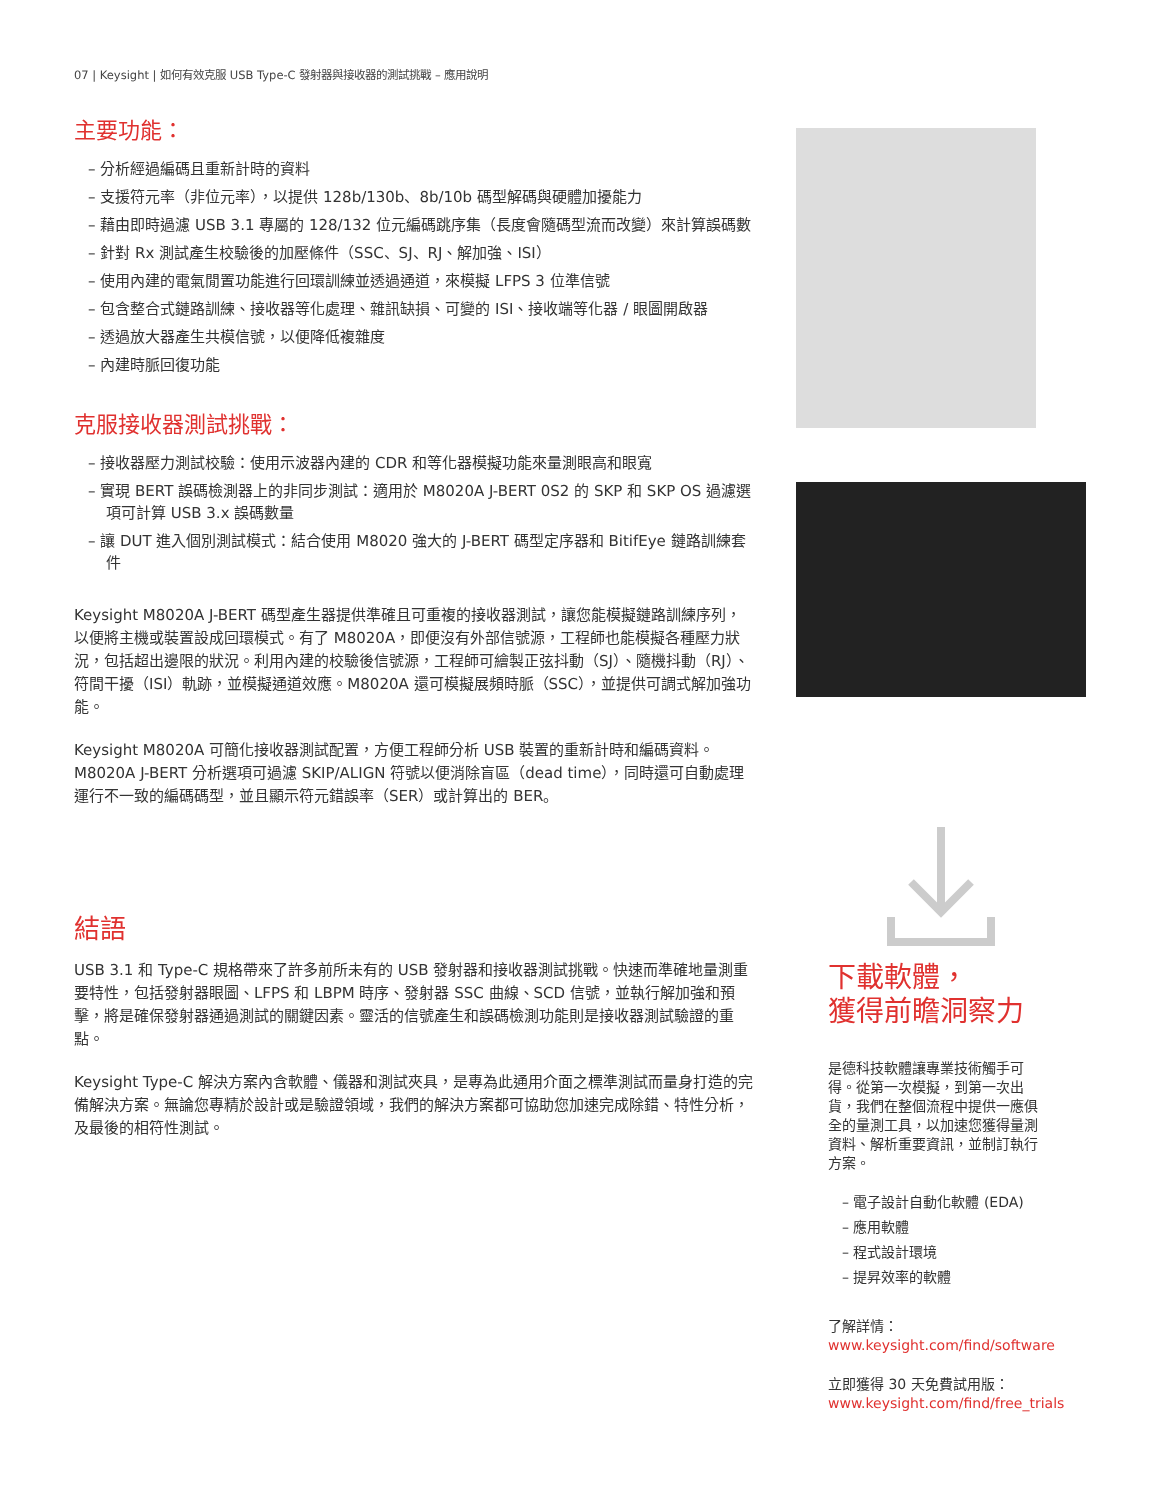07 | Keysight | 如何有效克服 USB Type-C 發射器與接收器的測試挑戰 – 應用說明
主要功能：
– 分析經過編碼且重新計時的資料
– 支援符元率（非位元率），以提供 128b/130b、8b/10b 碼型解碼與硬體加擾能力
– 藉由即時過濾 USB 3.1 專屬的 128/132 位元編碼跳序集（長度會隨碼型流而改變）來計算誤碼數
– 針對 Rx 測試產生校驗後的加壓條件（SSC、SJ、RJ、解加強、ISI）
– 使用內建的電氣閒置功能進行回環訓練並透過通道，來模擬 LFPS 3 位準信號
– 包含整合式鏈路訓練、接收器等化處理、雜訊缺損、可變的 ISI、接收端等化器 / 眼圖開啟器
– 透過放大器產生共模信號，以便降低複雜度
– 內建時脈回復功能
克服接收器測試挑戰：
– 接收器壓力測試校驗：使用示波器內建的 CDR 和等化器模擬功能來量測眼高和眼寬
– 實現 BERT 誤碼檢測器上的非同步測試：適用於 M8020A J-BERT 0S2 的 SKP 和 SKP OS 過濾選項可計算 USB 3.x 誤碼數量
– 讓 DUT 進入個別測試模式：結合使用 M8020 強大的 J-BERT 碼型定序器和 BitifEye 鏈路訓練套件
Keysight M8020A J-BERT 碼型產生器提供準確且可重複的接收器測試，讓您能模擬鏈路訓練序列，以便將主機或裝置設成回環模式。有了 M8020A，即便沒有外部信號源，工程師也能模擬各種壓力狀況，包括超出邊限的狀況。利用內建的校驗後信號源，工程師可繪製正弦抖動（SJ）、隨機抖動（RJ）、符間干擾（ISI）軌跡，並模擬通道效應。M8020A 還可模擬展頻時脈（SSC），並提供可調式解加強功能。
Keysight M8020A 可簡化接收器測試配置，方便工程師分析 USB 裝置的重新計時和編碼資料。M8020A J-BERT 分析選項可過濾 SKIP/ALIGN 符號以便消除盲區（dead time），同時還可自動處理運行不一致的編碼碼型，並且顯示符元錯誤率（SER）或計算出的 BER。
結語
USB 3.1 和 Type-C 規格帶來了許多前所未有的 USB 發射器和接收器測試挑戰。快速而準確地量測重要特性，包括發射器眼圖、LFPS 和 LBPM 時序、發射器 SSC 曲線、SCD 信號，並執行解加強和預擊，將是確保發射器通過測試的關鍵因素。靈活的信號產生和誤碼檢測功能則是接收器測試驗證的重點。
Keysight Type-C 解決方案內含軟體、儀器和測試夾具，是專為此通用介面之標準測試而量身打造的完備解決方案。無論您專精於設計或是驗證領域，我們的解決方案都可協助您加速完成除錯、特性分析，及最後的相符性測試。
下載軟體，
獲得前瞻洞察力
是德科技軟體讓專業技術觸手可得。從第一次模擬，到第一次出貨，我們在整個流程中提供一應俱全的量測工具，以加速您獲得量測資料、解析重要資訊，並制訂執行方案。
– 電子設計自動化軟體 (EDA)
– 應用軟體
– 程式設計環境
– 提昇效率的軟體
了解詳情：
www.keysight.com/find/software
立即獲得 30 天免費試用版：
www.keysight.com/find/free_trials